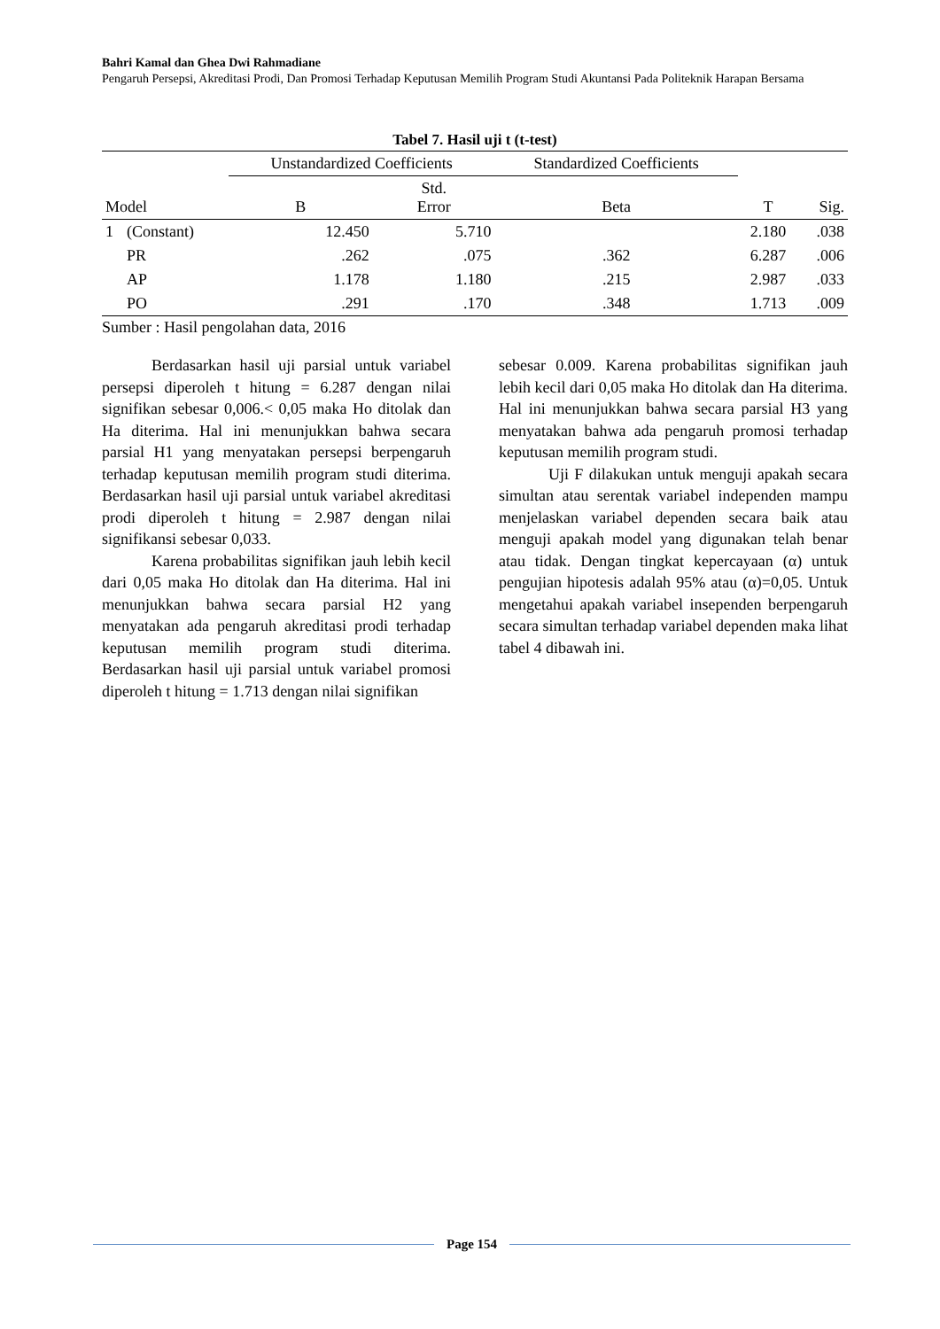Bahri Kamal dan Ghea Dwi Rahmadiane
Pengaruh Persepsi, Akreditasi Prodi, Dan Promosi Terhadap Keputusan Memilih Program Studi Akuntansi Pada Politeknik Harapan Bersama
Tabel 7. Hasil uji t (t-test)
| | | Unstandardized Coefficients | | Standardized Coefficients | | |
| --- | --- | --- | --- | --- | --- | --- |
| Model | | B | Std. Error | Beta | T | Sig. |
| 1 | (Constant) | 12.450 | 5.710 | | 2.180 | .038 |
| | PR | .262 | .075 | .362 | 6.287 | .006 |
| | AP | 1.178 | 1.180 | .215 | 2.987 | .033 |
| | PO | .291 | .170 | .348 | 1.713 | .009 |
Sumber : Hasil pengolahan data, 2016
Berdasarkan hasil uji parsial untuk variabel persepsi diperoleh t hitung = 6.287 dengan nilai signifikan sebesar 0,006.< 0,05 maka Ho ditolak dan Ha diterima. Hal ini menunjukkan bahwa secara parsial H1 yang menyatakan persepsi berpengaruh terhadap keputusan memilih program studi diterima. Berdasarkan hasil uji parsial untuk variabel akreditasi prodi diperoleh t hitung = 2.987 dengan nilai signifikansi sebesar 0,033.
Karena probabilitas signifikan jauh lebih kecil dari 0,05 maka Ho ditolak dan Ha diterima. Hal ini menunjukkan bahwa secara parsial H2 yang menyatakan ada pengaruh akreditasi prodi terhadap keputusan memilih program studi diterima. Berdasarkan hasil uji parsial untuk variabel promosi diperoleh t hitung = 1.713 dengan nilai signifikan
sebesar 0.009. Karena probabilitas signifikan jauh lebih kecil dari 0,05 maka Ho ditolak dan Ha diterima. Hal ini menunjukkan bahwa secara parsial H3 yang menyatakan bahwa ada pengaruh promosi terhadap keputusan memilih program studi.
Uji F dilakukan untuk menguji apakah secara simultan atau serentak variabel independen mampu menjelaskan variabel dependen secara baik atau menguji apakah model yang digunakan telah benar atau tidak. Dengan tingkat kepercayaan (α) untuk pengujian hipotesis adalah 95% atau (α)=0,05. Untuk mengetahui apakah variabel insependen berpengaruh secara simultan terhadap variabel dependen maka lihat tabel 4 dibawah ini.
Page 154